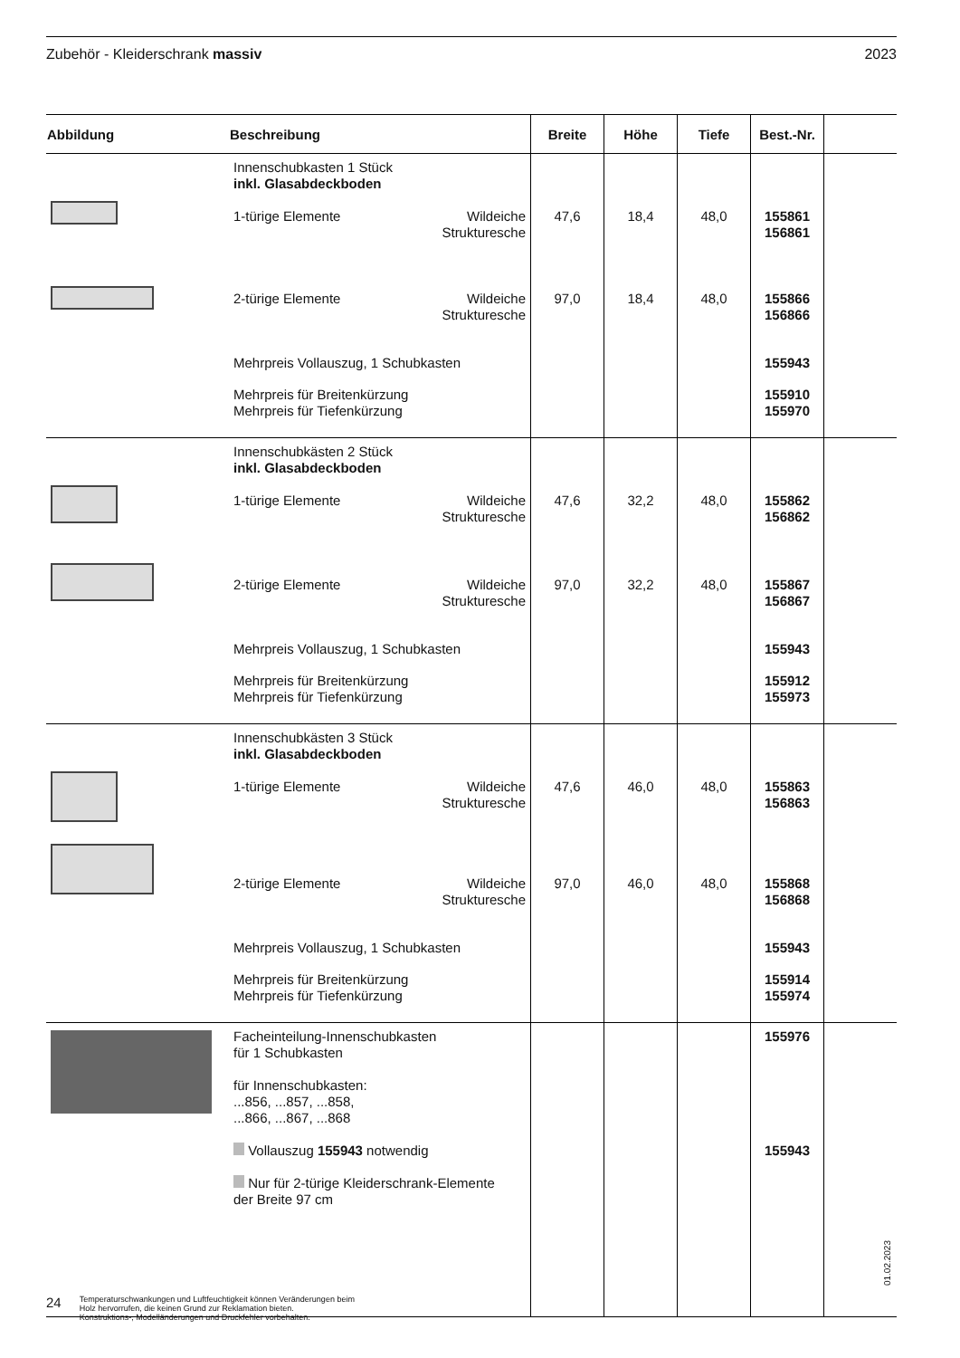Zubehör - Kleiderschrank massiv 2023
| Abbildung | Beschreibung | | Breite | Höhe | Tiefe | Best.-Nr. | |
| --- | --- | --- | --- | --- | --- | --- | --- |
| | Innenschubkasten 1 Stück inkl. Glasabdeckboden | | | | | | |
| | 1-türige Elemente | Wildeiche Strukturesche | 47,6 | 18,4 | 48,0 | 155861 156861 | |
| | 2-türige Elemente | Wildeiche Strukturesche | 97,0 | 18,4 | 48,0 | 155866 156866 | |
| | Mehrpreis Vollauszug, 1 Schubkasten | | | | | 155943 | |
| | Mehrpreis für Breitenkürzung Mehrpreis für Tiefenkürzung | | | | | 155910 155970 | |
| | Innenschubkästen 2 Stück inkl. Glasabdeckboden | | | | | | |
| | 1-türige Elemente | Wildeiche Strukturesche | 47,6 | 32,2 | 48,0 | 155862 156862 | |
| | 2-türige Elemente | Wildeiche Strukturesche | 97,0 | 32,2 | 48,0 | 155867 156867 | |
| | Mehrpreis Vollauszug, 1 Schubkasten | | | | | 155943 | |
| | Mehrpreis für Breitenkürzung Mehrpreis für Tiefenkürzung | | | | | 155912 155973 | |
| | Innenschubkästen 3 Stück inkl. Glasabdeckboden | | | | | | |
| | 1-türige Elemente | Wildeiche Strukturesche | 47,6 | 46,0 | 48,0 | 155863 156863 | |
| | 2-türige Elemente | Wildeiche Strukturesche | 97,0 | 46,0 | 48,0 | 155868 156868 | |
| | Mehrpreis Vollauszug, 1 Schubkasten | | | | | 155943 | |
| | Mehrpreis für Breitenkürzung Mehrpreis für Tiefenkürzung | | | | | 155914 155974 | |
| | Facheinteilung-Innenschubkasten für 1 Schubkasten für Innenschubkasten: ...856, ...857, ...858, ...866, ...867, ...868 Vollauszug 155943 notwendig Nur für 2-türige Kleiderschrank-Elemente der Breite 97 cm | | | | | 155976 155943 | |
01.02.2023
24
Temperaturschwankungen und Luftfeuchtigkeit können Veränderungen beim
Holz hervorrufen, die keinen Grund zur Reklamation bieten.
Konstruktions-, Modelländerungen und Druckfehler vorbehalten.